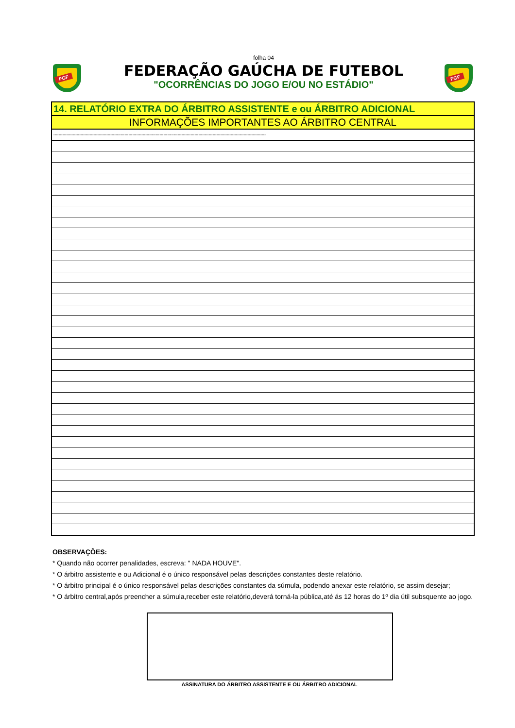FGF FGF
folha 04
FEDERAÇÃO GAÚCHA DE FUTEBOL
"OCORRÊNCIAS DO JOGO E/OU NO ESTÁDIO"
| 14. RELATÓRIO EXTRA DO ÁRBITRO ASSISTENTE e ou ÁRBITRO ADICIONAL |
| INFORMAÇÕES IMPORTANTES AO ÁRBITRO CENTRAL |
| -------------------------------------------------------------------------------------------------------------------------------------------------------------------- |
OBSERVAÇÕES:
* Quando não ocorrer penalidades, escreva: " NADA HOUVE".
* O árbitro assistente e ou Adicional é o único responsável pelas descrições constantes deste relatório.
* O árbitro principal é o único responsável pelas descrições constantes da súmula, podendo anexar este relatório, se assim desejar;
* O árbitro central,após preencher a súmula,receber este relatório,deverá torná-la pública,até ás 12 horas do 1º dia útil subsquente ao jogo.
ASSINATURA DO ÁRBITRO ASSISTENTE E OU ÁRBITRO ADICIONAL